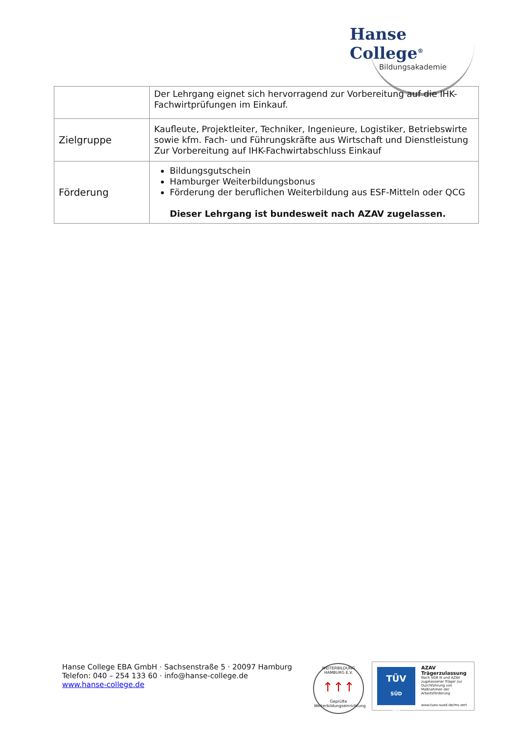Hanse College<sup>®</sup>
Bildungsakademie
| | Der Lehrgang eignet sich hervorragend zur Vorbereitung auf die IHK-Fachwirtprüfungen im Einkauf. |
| Zielgruppe | Kaufleute, Projektleiter, Techniker, Ingenieure, Logistiker, Betriebswirte sowie kfm. Fach- und Führungskräfte aus Wirtschaft und Dienstleistung Zur Vorbereitung auf IHK-Fachwirtabschluss Einkauf |
| Förderung | Bildungsgutschein Hamburger Weiterbildungsbonus Förderung der beruflichen Weiterbildung aus ESF-Mitteln oder QCG Dieser Lehrgang ist bundesweit nach AZAV zugelassen. |
Hanse College EBA GmbH · Sachsenstraße 5 · 20097 Hamburg
Telefon: 040 – 254 133 60 · info@hanse-college.de
www.hanse-college.de
WEITERBILDUNG HAMBURG E.V.
↑↑↑
Geprüfte Weiterbildungseinrichtung
TÜV
SÜD
AZAV
AZAV
Trägerzulassung
Nach SGB III und AZAV zugelassener Träger zur Durchführung von Maßnahmen der Arbeitsförderung
www.tuev-sued.de/ms-zert